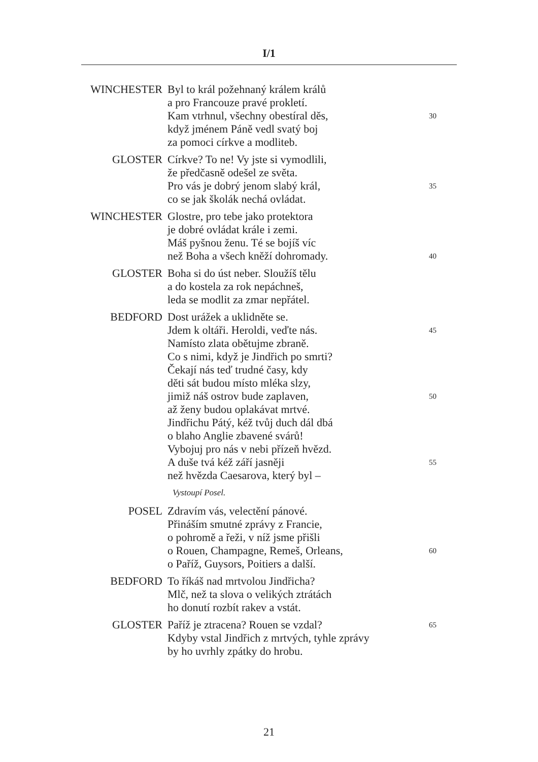I/1
WINCHESTER Byl to král požehnaný králem králů
a pro Francouze pravé prokletí.
Kam vtrhnul, všechny obestíral děs, 30
když jménem Páně vedl svatý boj
za pomoci církve a modliteb.
GLOSTER Církve? To ne! Vy jste si vymodlili,
že předčasně odešel ze světa.
Pro vás je dobrý jenom slabý král, 35
co se jak školák nechá ovládat.
WINCHESTER Glostre, pro tebe jako protektora
je dobré ovládat krále i zemi.
Máš pyšnou ženu. Té se bojíš víc
než Boha a všech kněží dohromady. 40
GLOSTER Boha si do úst neber. Sloužíš tělu
a do kostela za rok nepáchneš,
leda se modlit za zmar nepřátel.
BEDFORD Dost urážek a uklidněte se.
Jdem k oltáři. Heroldi, veďte nás. 45
Namísto zlata obětujme zbraně.
Co s nimi, když je Jindřich po smrti?
Čekají nás teď trudné časy, kdy
děti sát budou místo mléka slzy,
jimiž náš ostrov bude zaplaven, 50
až ženy budou oplakávat mrtvé.
Jindřichu Pátý, kéž tvůj duch dál dbá
o blaho Anglie zbavené svárů!
Vybojuj pro nás v nebi přízeň hvězd.
A duše tvá kéž září jasněji 55
než hvězda Caesarova, který byl –
Vystoupí Posel.
POSEL Zdravím vás, velectění pánové.
Přináším smutné zprávy z Francie,
o pohromě a řeži, v níž jsme přišli
o Rouen, Champagne, Remeš, Orleans, 60
o Paříž, Guysors, Poitiers a další.
BEDFORD To říkáš nad mrtvolou Jindřicha?
Mlč, než ta slova o velikých ztrátách
ho donutí rozbít rakev a vstát.
GLOSTER Paříž je ztracena? Rouen se vzdal? 65
Kdyby vstal Jindřich z mrtvých, tyhle zprávy
by ho uvrhly zpátky do hrobu.
21